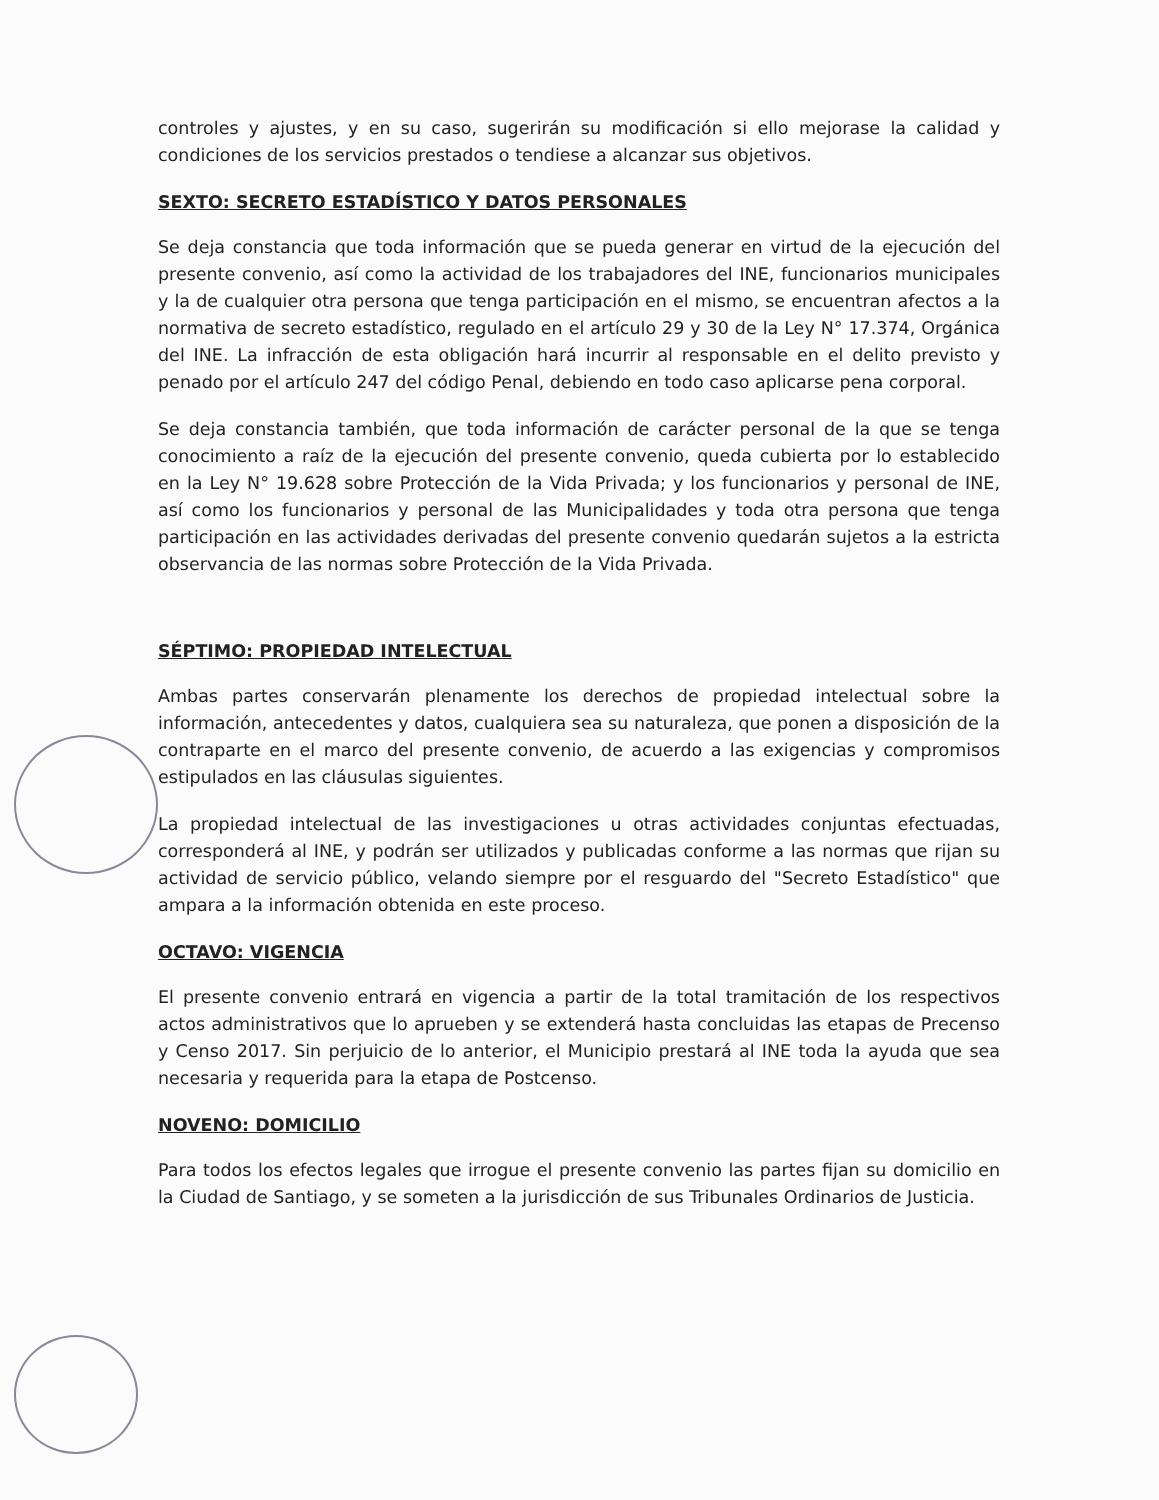controles y ajustes, y en su caso, sugerirán su modificación si ello mejorase la calidad y condiciones de los servicios prestados o tendiese a alcanzar sus objetivos.
SEXTO: SECRETO ESTADÍSTICO Y DATOS PERSONALES
Se deja constancia que toda información que se pueda generar en virtud de la ejecución del presente convenio, así como la actividad de los trabajadores del INE, funcionarios municipales y la de cualquier otra persona que tenga participación en el mismo, se encuentran afectos a la normativa de secreto estadístico, regulado en el artículo 29 y 30 de la Ley N° 17.374, Orgánica del INE. La infracción de esta obligación hará incurrir al responsable en el delito previsto y penado por el artículo 247 del código Penal, debiendo en todo caso aplicarse pena corporal.
Se deja constancia también, que toda información de carácter personal de la que se tenga conocimiento a raíz de la ejecución del presente convenio, queda cubierta por lo establecido en la Ley N° 19.628 sobre Protección de la Vida Privada; y los funcionarios y personal de INE, así como los funcionarios y personal de las Municipalidades y toda otra persona que tenga participación en las actividades derivadas del presente convenio quedarán sujetos a la estricta observancia de las normas sobre Protección de la Vida Privada.
SÉPTIMO: PROPIEDAD INTELECTUAL
Ambas partes conservarán plenamente los derechos de propiedad intelectual sobre la información, antecedentes y datos, cualquiera sea su naturaleza, que ponen a disposición de la contraparte en el marco del presente convenio, de acuerdo a las exigencias y compromisos estipulados en las cláusulas siguientes.
La propiedad intelectual de las investigaciones u otras actividades conjuntas efectuadas, corresponderá al INE, y podrán ser utilizados y publicadas conforme a las normas que rijan su actividad de servicio público, velando siempre por el resguardo del "Secreto Estadístico" que ampara a la información obtenida en este proceso.
OCTAVO: VIGENCIA
El presente convenio entrará en vigencia a partir de la total tramitación de los respectivos actos administrativos que lo aprueben y se extenderá hasta concluidas las etapas de Precenso y Censo 2017. Sin perjuicio de lo anterior, el Municipio prestará al INE toda la ayuda que sea necesaria y requerida para la etapa de Postcenso.
NOVENO: DOMICILIO
Para todos los efectos legales que irrogue el presente convenio las partes fijan su domicilio en la Ciudad de Santiago, y se someten a la jurisdicción de sus Tribunales Ordinarios de Justicia.